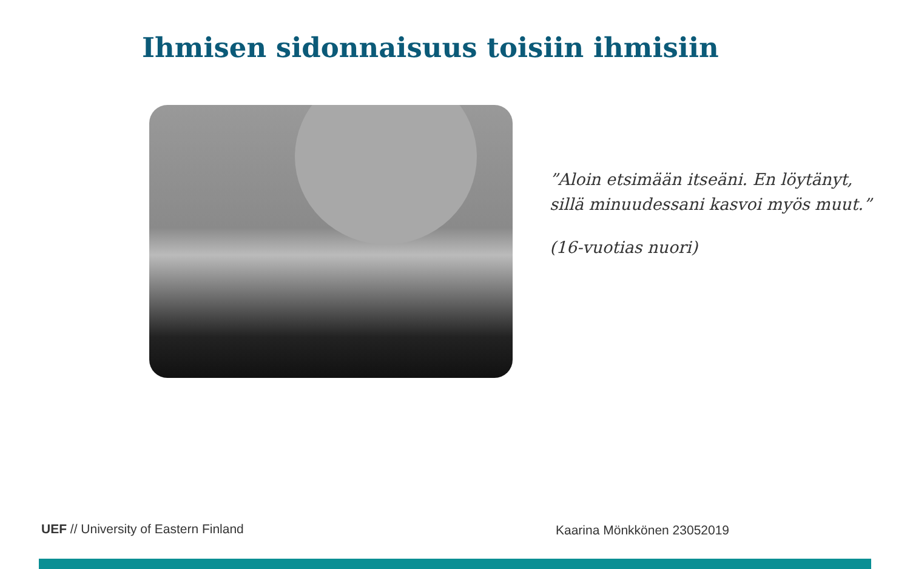Ihmisen sidonnaisuus toisiin ihmisiin
”Aloin etsimään itseäni. En löytänyt,
sillä minuudessani kasvoi myös muut.”
(16-vuotias nuori)
UEF // University of Eastern Finland
Kaarina Mönkkönen 23052019